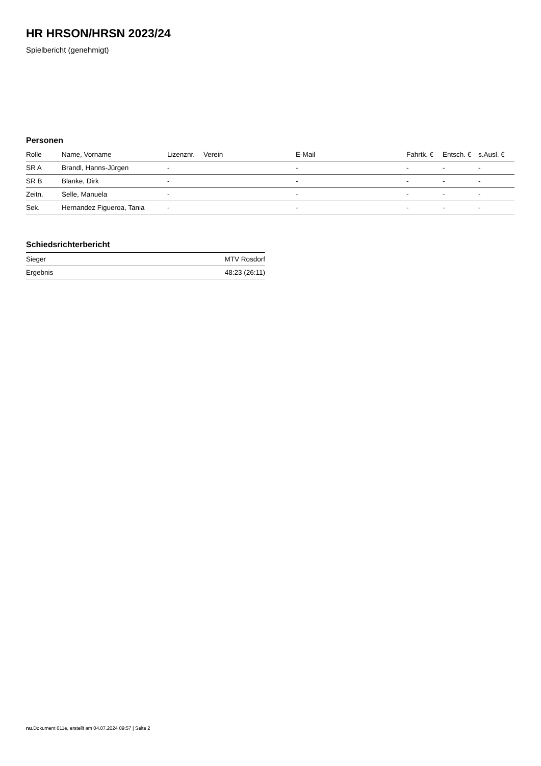HR HRSON/HRSN 2023/24
Spielbericht (genehmigt)
Personen
| Rolle | Name, Vorname | Lizenznr. | Verein | E-Mail | Fahrtk. € | Entsch. € | s.Ausl. € |
| --- | --- | --- | --- | --- | --- | --- | --- |
| SR A | Brandl, Hanns-Jürgen | - | | - | - | - | - |
| SR B | Blanke, Dirk | - | | - | - | - | - |
| Zeitn. | Selle, Manuela | - | | - | - | - | - |
| Sek. | Hernandez Figueroa, Tania | - | | - | - | - | - |
Schiedsrichterbericht
| Sieger | MTV Rosdorf |
| Ergebnis | 48:23 (26:11) |
nu.Dokument 011e, erstellt am 04.07.2024 09:57 | Seite 2